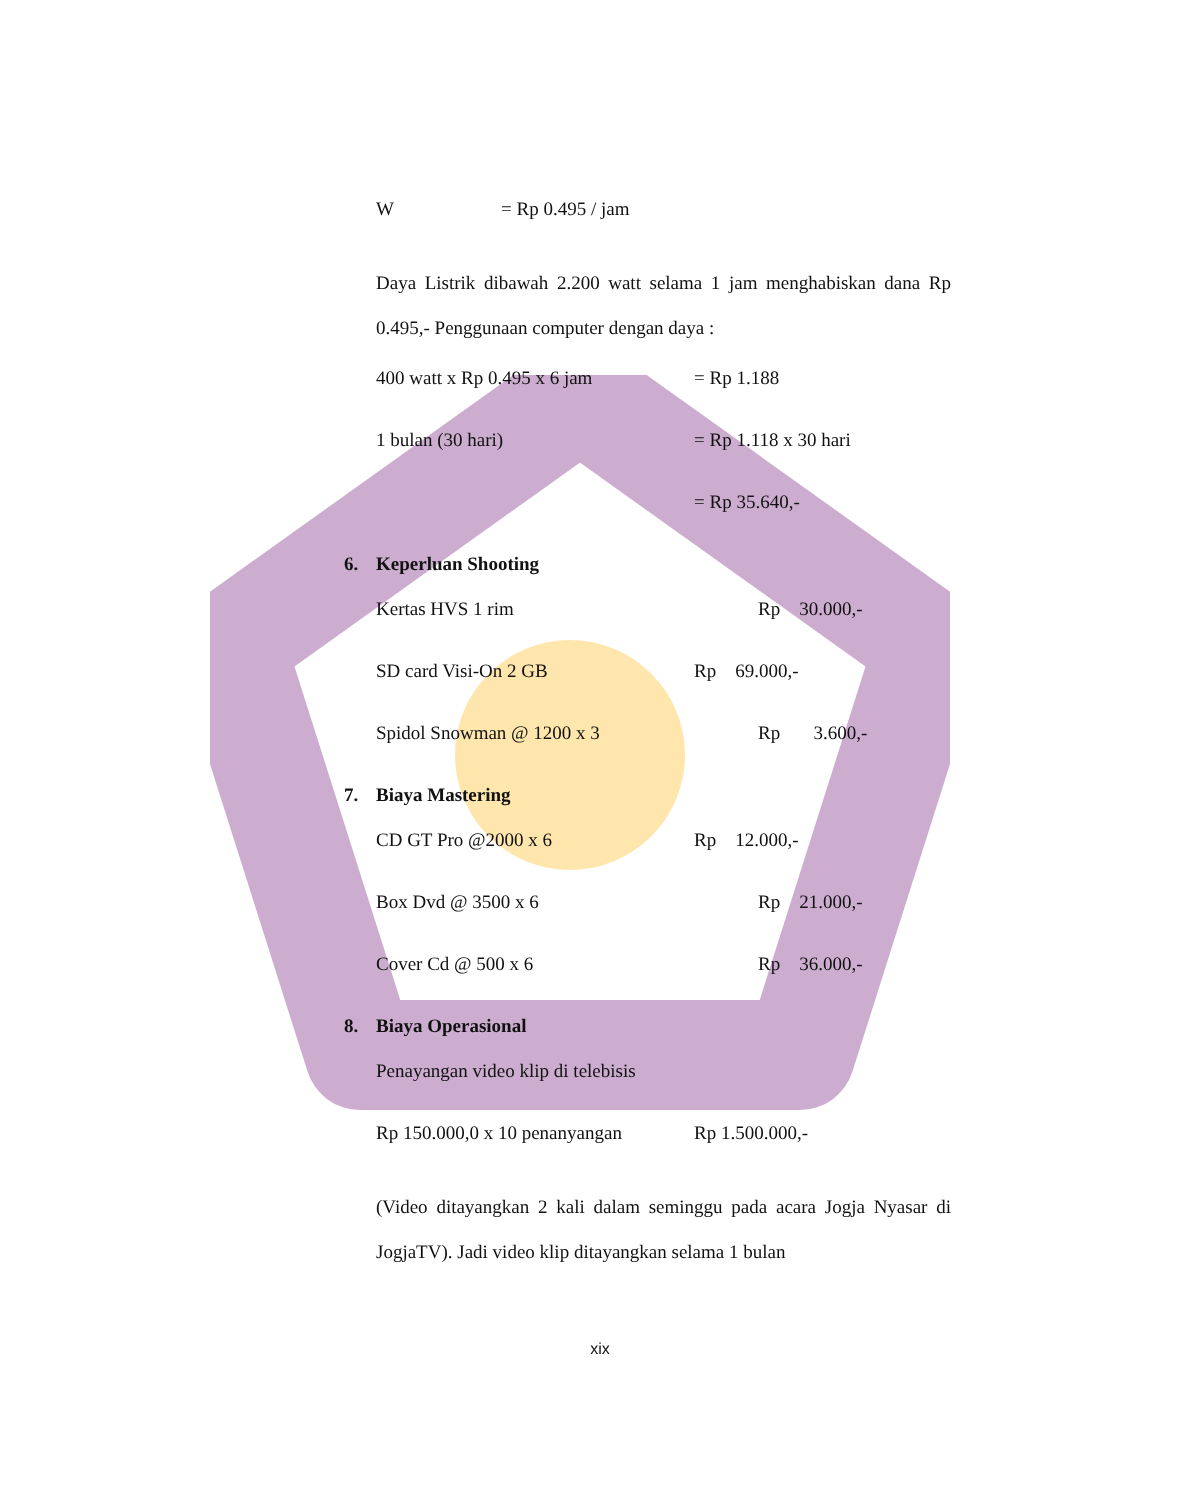W = Rp 0.495 / jam
Daya Listrik dibawah 2.200 watt selama 1 jam menghabiskan dana Rp 0.495,- Penggunaan computer dengan daya :
400 watt x Rp 0.495 x 6 jam = Rp 1.188
1 bulan (30 hari) = Rp 1.118 x 30 hari
= Rp 35.640,-
6. Keperluan Shooting
Kertas HVS 1 rim Rp 30.000,-
SD card Visi-On 2 GB Rp 69.000,-
Spidol Snowman @ 1200 x 3 Rp 3.600,-
7. Biaya Mastering
CD GT Pro @2000 x 6 Rp 12.000,-
Box Dvd @ 3500 x 6 Rp 21.000,-
Cover Cd @ 500 x 6 Rp 36.000,-
8. Biaya Operasional
Penayangan video klip di telebisis
Rp 150.000,0 x 10 penanyangan Rp 1.500.000,-
(Video ditayangkan 2 kali dalam seminggu pada acara Jogja Nyasar di JogjaTV). Jadi video klip ditayangkan selama 1 bulan
xix